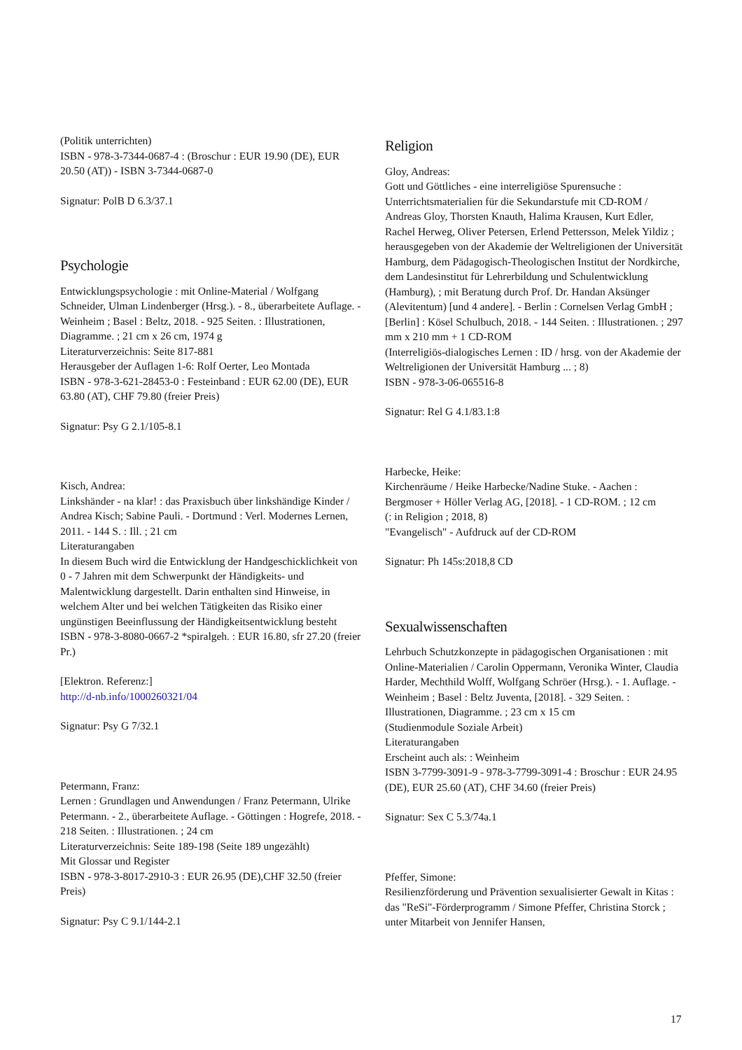(Politik unterrichten)
ISBN - 978-3-7344-0687-4 : (Broschur : EUR 19.90 (DE), EUR 20.50 (AT)) - ISBN 3-7344-0687-0
Signatur: PolB D 6.3/37.1
Psychologie
Entwicklungspsychologie : mit Online-Material / Wolfgang Schneider, Ulman Lindenberger (Hrsg.). - 8., überarbeitete Auflage. - Weinheim ; Basel : Beltz, 2018. - 925 Seiten. : Illustrationen, Diagramme. ; 21 cm x 26 cm, 1974 g
Literaturverzeichnis: Seite 817-881
Herausgeber der Auflagen 1-6: Rolf Oerter, Leo Montada
ISBN - 978-3-621-28453-0 : Festeinband : EUR 62.00 (DE), EUR 63.80 (AT), CHF 79.80 (freier Preis)
Signatur: Psy G 2.1/105-8.1
Kisch, Andrea:
Linkshänder - na klar! : das Praxisbuch über linkshändige Kinder / Andrea Kisch; Sabine Pauli. - Dortmund : Verl. Modernes Lernen, 2011. - 144 S. : Ill. ; 21 cm
Literaturangaben
In diesem Buch wird die Entwicklung der Handgeschicklichkeit von 0 - 7 Jahren mit dem Schwerpunkt der Händigkeits- und Malentwicklung dargestellt. Darin enthalten sind Hinweise, in welchem Alter und bei welchen Tätigkeiten das Risiko einer ungünstigen Beeinflussung der Händigkeitsentwicklung besteht
ISBN - 978-3-8080-0667-2 *spiralgeh. : EUR 16.80, sfr 27.20 (freier Pr.)
[Elektron. Referenz:]
http://d-nb.info/1000260321/04
Signatur: Psy G 7/32.1
Petermann, Franz:
Lernen : Grundlagen und Anwendungen / Franz Petermann, Ulrike Petermann. - 2., überarbeitete Auflage. - Göttingen : Hogrefe, 2018. - 218 Seiten. : Illustrationen. ; 24 cm
Literaturverzeichnis: Seite 189-198 (Seite 189 ungezählt)
Mit Glossar und Register
ISBN - 978-3-8017-2910-3 : EUR 26.95 (DE),CHF 32.50 (freier Preis)
Signatur: Psy C 9.1/144-2.1
Religion
Gloy, Andreas:
Gott und Göttliches - eine interreligiöse Spurensuche : Unterrichtsmaterialien für die Sekundarstufe mit CD-ROM / Andreas Gloy, Thorsten Knauth, Halima Krausen, Kurt Edler, Rachel Herweg, Oliver Petersen, Erlend Pettersson, Melek Yildiz ; herausgegeben von der Akademie der Weltreligionen der Universität Hamburg, dem Pädagogisch-Theologischen Institut der Nordkirche, dem Landesinstitut für Lehrerbildung und Schulentwicklung (Hamburg), ; mit Beratung durch Prof. Dr. Handan Aksünger (Alevitentum) [und 4 andere]. - Berlin : Cornelsen Verlag GmbH ; [Berlin] : Kösel Schulbuch, 2018. - 144 Seiten. : Illustrationen. ; 297 mm x 210 mm + 1 CD-ROM
(Interreligiös-dialogisches Lernen : ID / hrsg. von der Akademie der Weltreligionen der Universität Hamburg ... ; 8)
ISBN - 978-3-06-065516-8
Signatur: Rel G 4.1/83.1:8
Harbecke, Heike:
Kirchenräume / Heike Harbecke/Nadine Stuke. - Aachen : Bergmoser + Höller Verlag AG, [2018]. - 1 CD-ROM. ; 12 cm
(: in Religion ; 2018, 8)
"Evangelisch" - Aufdruck auf der CD-ROM
Signatur: Ph 145s:2018,8 CD
Sexualwissenschaften
Lehrbuch Schutzkonzepte in pädagogischen Organisationen : mit Online-Materialien / Carolin Oppermann, Veronika Winter, Claudia Harder, Mechthild Wolff, Wolfgang Schröer (Hrsg.). - 1. Auflage. - Weinheim ; Basel : Beltz Juventa, [2018]. - 329 Seiten. : Illustrationen, Diagramme. ; 23 cm x 15 cm
(Studienmodule Soziale Arbeit)
Literaturangaben
Erscheint auch als: : Weinheim
ISBN 3-7799-3091-9 - 978-3-7799-3091-4 : Broschur : EUR 24.95 (DE), EUR 25.60 (AT), CHF 34.60 (freier Preis)
Signatur: Sex C 5.3/74a.1
Pfeffer, Simone:
Resilienzförderung und Prävention sexualisierter Gewalt in Kitas : das "ReSi"-Förderprogramm / Simone Pfeffer, Christina Storck ; unter Mitarbeit von Jennifer Hansen,
17